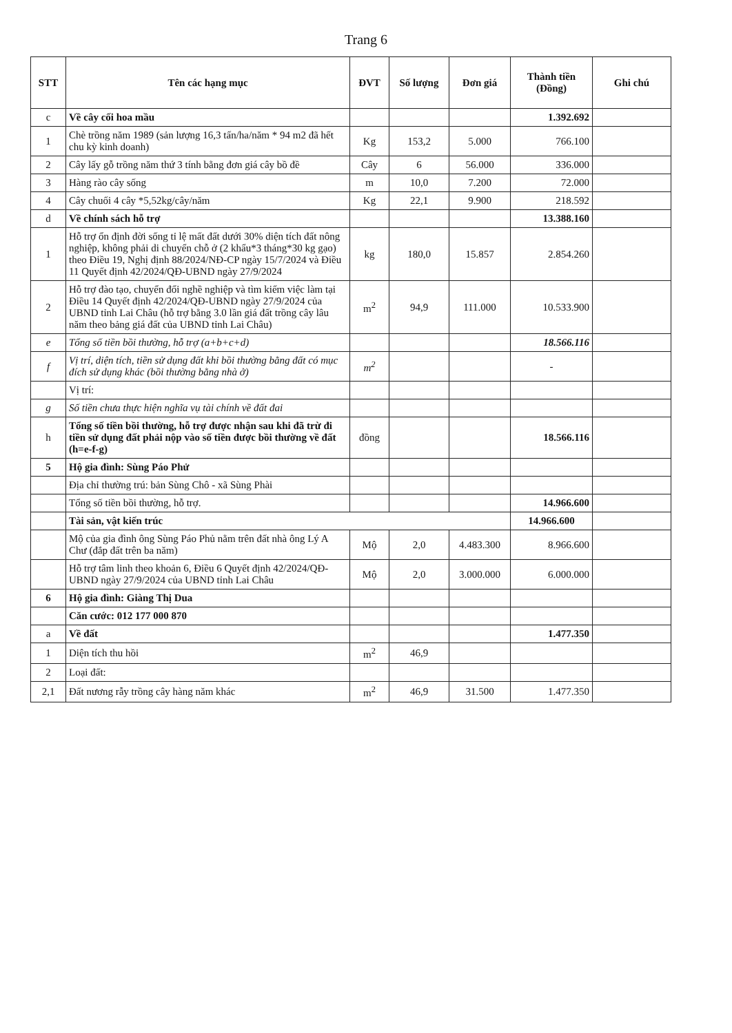Trang 6
| STT | Tên các hạng mục | ĐVT | Số lượng | Đơn giá | Thành tiền (Đồng) | Ghi chú |
| --- | --- | --- | --- | --- | --- | --- |
| c | Về cây cối hoa mầu | | | | 1.392.692 | |
| 1 | Chè trồng năm 1989 (sản lượng 16,3 tấn/ha/năm * 94 m2 đã hết chu kỳ kinh doanh) | Kg | 153,2 | 5.000 | 766.100 | |
| 2 | Cây lấy gỗ trồng năm thứ 3 tính bằng đơn giá cây bồ đề | Cây | 6 | 56.000 | 336.000 | |
| 3 | Hàng rào cây sống | m | 10,0 | 7.200 | 72.000 | |
| 4 | Cây chuối 4 cây *5,52kg/cây/năm | Kg | 22,1 | 9.900 | 218.592 | |
| d | Về chính sách hỗ trợ | | | | 13.388.160 | |
| 1 | Hỗ trợ ổn định đời sống tỉ lệ mất đất dưới 30% diện tích đất nông nghiệp, không phải di chuyển chỗ ở (2 khẩu*3 tháng*30 kg gạo) theo Điều 19, Nghị định 88/2024/NĐ-CP ngày 15/7/2024 và Điều 11 Quyết định 42/2024/QĐ-UBND ngày 27/9/2024 | kg | 180,0 | 15.857 | 2.854.260 | |
| 2 | Hỗ trợ đào tạo, chuyển đổi nghề nghiệp và tìm kiếm việc làm tại Điều 14 Quyết định 42/2024/QĐ-UBND ngày 27/9/2024 của UBND tỉnh Lai Châu (hỗ trợ bằng 3.0 lần giá đất trồng cây lâu năm theo bảng giá đất của UBND tỉnh Lai Châu) | m<sup>2</sup> | 94,9 | 111.000 | 10.533.900 | |
| e | Tổng số tiền bồi thường, hỗ trợ (a+b+c+d) | | | | 18.566.116 | |
| f | Vị trí, diện tích, tiền sử dụng đất khi bồi thường bằng đất có mục đích sử dụng khác (bồi thường bằng nhà ở) | m<sup>2</sup> | | | - | |
| | Vị trí: | | | | | |
| g | Số tiền chưa thực hiện nghĩa vụ tài chính về đất đai | | | | | |
| h | Tổng số tiền bồi thường, hỗ trợ được nhận sau khi đã trừ đi tiền sử dụng đất phải nộp vào số tiền được bồi thường về đất (h=e-f-g) | đồng | | | 18.566.116 | |
| 5 | Hộ gia đình: Sùng Páo Phử | | | | | |
| | Địa chỉ thường trú: bản Sùng Chô - xã Sùng Phài | | | | | |
| | Tổng số tiền bồi thường, hỗ trợ. | | | | 14.966.600 | |
| | Tài sản, vật kiến trúc | | | | 14.966.600 | |
| | Mộ của gia đình ông Sùng Páo Phủ nằm trên đất nhà ông Lý A Chư (đắp đất trên ba năm) | Mộ | 2,0 | 4.483.300 | 8.966.600 | |
| | Hỗ trợ tâm linh theo khoản 6, Điều 6 Quyết định 42/2024/QĐ-UBND ngày 27/9/2024 của UBND tỉnh Lai Châu | Mộ | 2,0 | 3.000.000 | 6.000.000 | |
| 6 | Hộ gia đình: Giàng Thị Dua | | | | | |
| | Căn cước: 012 177 000 870 | | | | | |
| a | Về đất | | | | 1.477.350 | |
| 1 | Diện tích thu hồi | m<sup>2</sup> | 46,9 | | | |
| 2 | Loại đất: | | | | | |
| 2,1 | Đất nương rẫy trồng cây hàng năm khác | m<sup>2</sup> | 46,9 | 31.500 | 1.477.350 | |